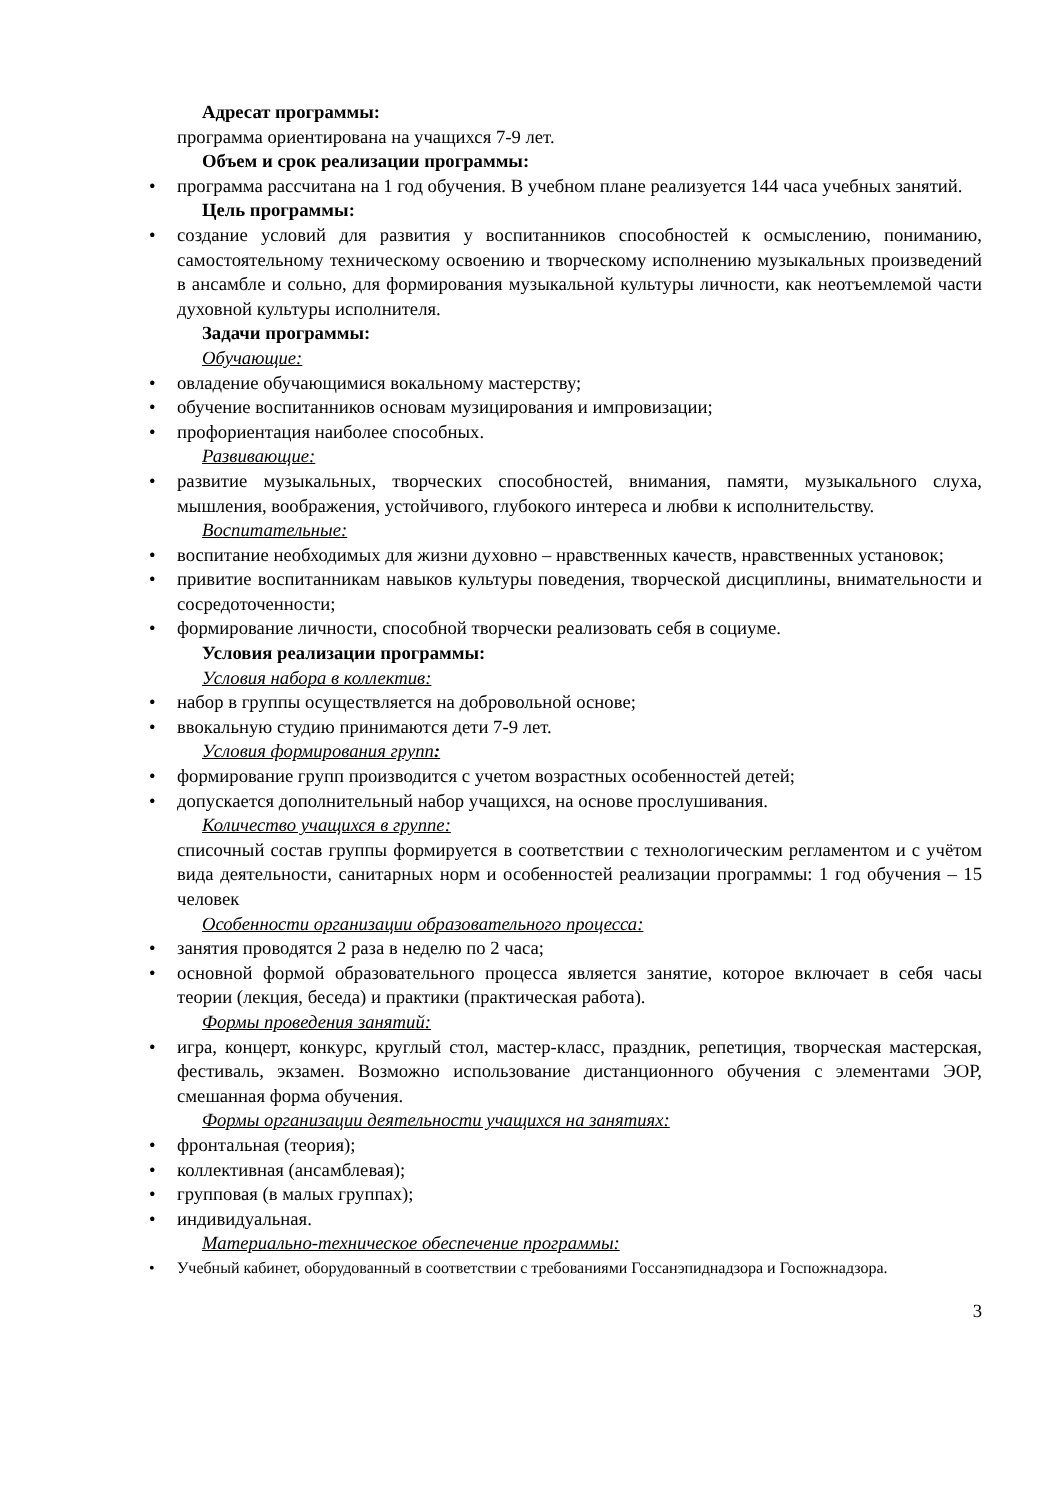Адресат программы:
программа ориентирована на учащихся 7-9 лет.
Объем и срок реализации программы:
• программа рассчитана на 1 год обучения. В учебном плане реализуется 144 часа учебных занятий.
Цель программы:
• создание условий для развития у воспитанников способностей к осмыслению, пониманию, самостоятельному техническому освоению и творческому исполнению музыкальных произведений в ансамбле и сольно, для формирования музыкальной культуры личности, как неотъемлемой части духовной культуры исполнителя.
Задачи программы:
Обучающие:
• овладение обучающимися вокальному мастерству;
• обучение воспитанников основам музицирования и импровизации;
• профориентация наиболее способных.
Развивающие:
• развитие музыкальных, творческих способностей, внимания, памяти, музыкального слуха, мышления, воображения, устойчивого, глубокого интереса и любви к исполнительству.
Воспитательные:
• воспитание необходимых для жизни духовно – нравственных качеств, нравственных установок;
• привитие воспитанникам навыков культуры поведения, творческой дисциплины, внимательности и сосредоточенности;
• формирование личности, способной творчески реализовать себя в социуме.
Условия реализации программы:
Условия набора в коллектив:
• набор в группы осуществляется на добровольной основе;
• ввокальную студию принимаются дети 7-9 лет.
Условия формирования групп:
• формирование групп производится с учетом возрастных особенностей детей;
• допускается дополнительный набор учащихся, на основе прослушивания.
Количество учащихся в группе:
списочный состав группы формируется в соответствии с технологическим регламентом и с учётом вида деятельности, санитарных норм и особенностей реализации программы: 1 год обучения – 15 человек
Особенности организации образовательного процесса:
• занятия проводятся 2 раза в неделю по 2 часа;
• основной формой образовательного процесса является занятие, которое включает в себя часы теории (лекция, беседа) и практики (практическая работа).
Формы проведения занятий:
• игра, концерт, конкурс, круглый стол, мастер-класс, праздник, репетиция, творческая мастерская, фестиваль, экзамен. Возможно использование дистанционного обучения с элементами ЭОР, смешанная форма обучения.
Формы организации деятельности учащихся на занятиях:
• фронтальная (теория);
• коллективная (ансамблевая);
• групповая (в малых группах);
• индивидуальная.
Материально-техническое обеспечение программы:
• Учебный кабинет, оборудованный в соответствии с требованиями Госсанэпиднадзора и Госпожнадзора.
3